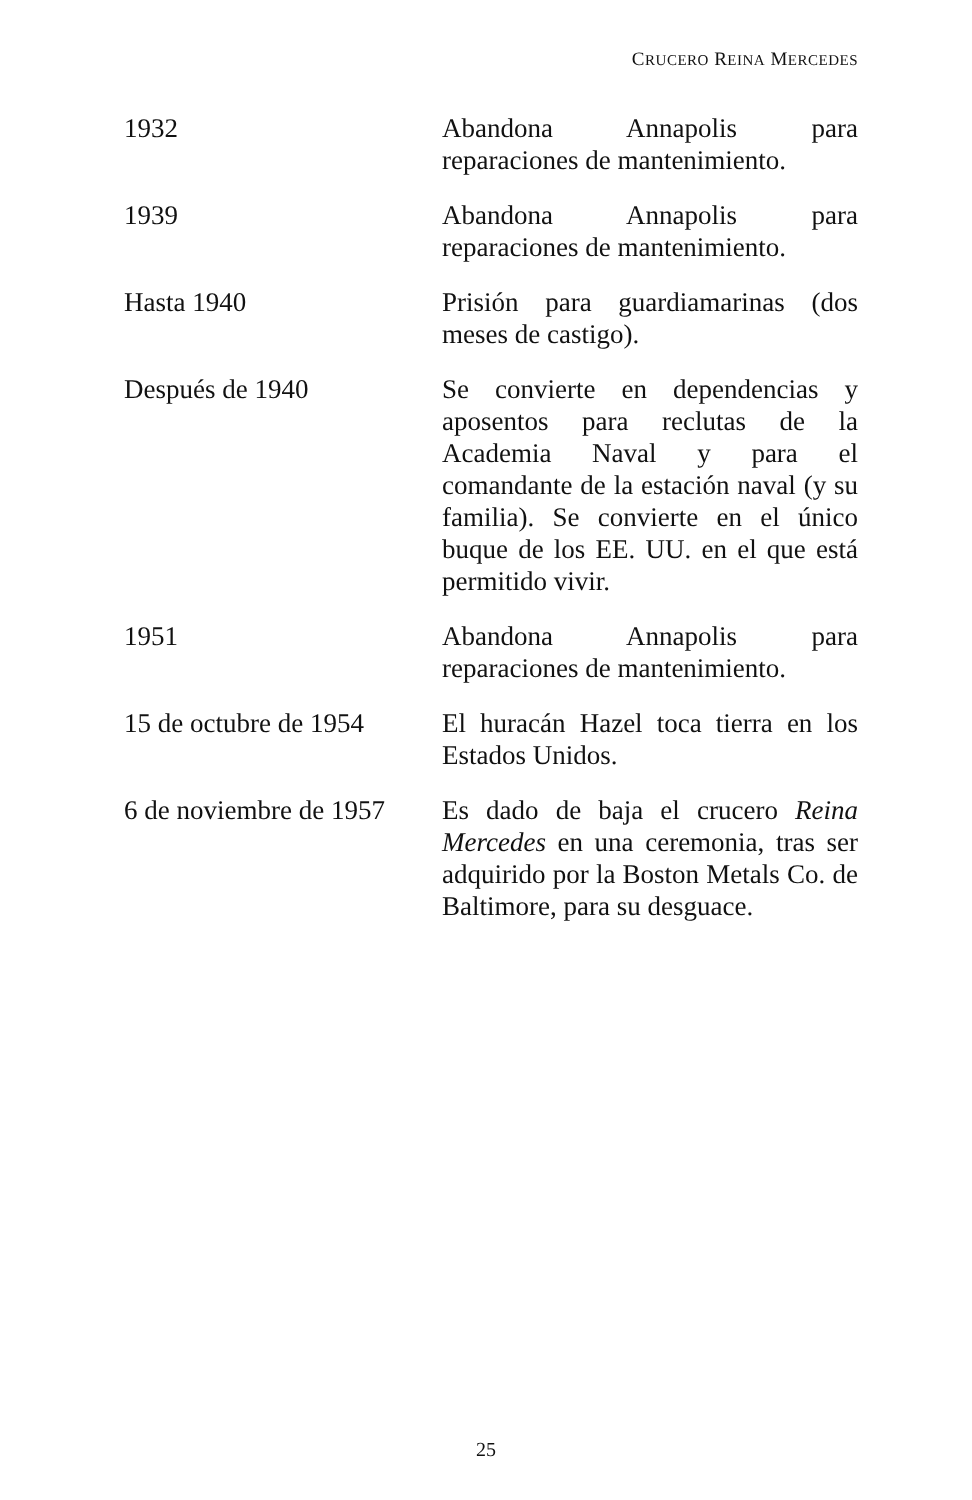CRUCERO REINA MERCEDES
| 1932 | Abandona Annapolis para reparaciones de mantenimiento. |
| 1939 | Abandona Annapolis para reparaciones de mantenimiento. |
| Hasta 1940 | Prisión para guardiamarinas (dos meses de castigo). |
| Después de 1940 | Se convierte en dependencias y aposentos para reclutas de la Academia Naval y para el comandante de la estación naval (y su familia). Se convierte en el único buque de los EE. UU. en el que está permitido vivir. |
| 1951 | Abandona Annapolis para reparaciones de mantenimiento. |
| 15 de octubre de 1954 | El huracán Hazel toca tierra en los Estados Unidos. |
| 6 de noviembre de 1957 | Es dado de baja el crucero Reina Mercedes en una ceremonia, tras ser adquirido por la Boston Metals Co. de Baltimore, para su desguace. |
25